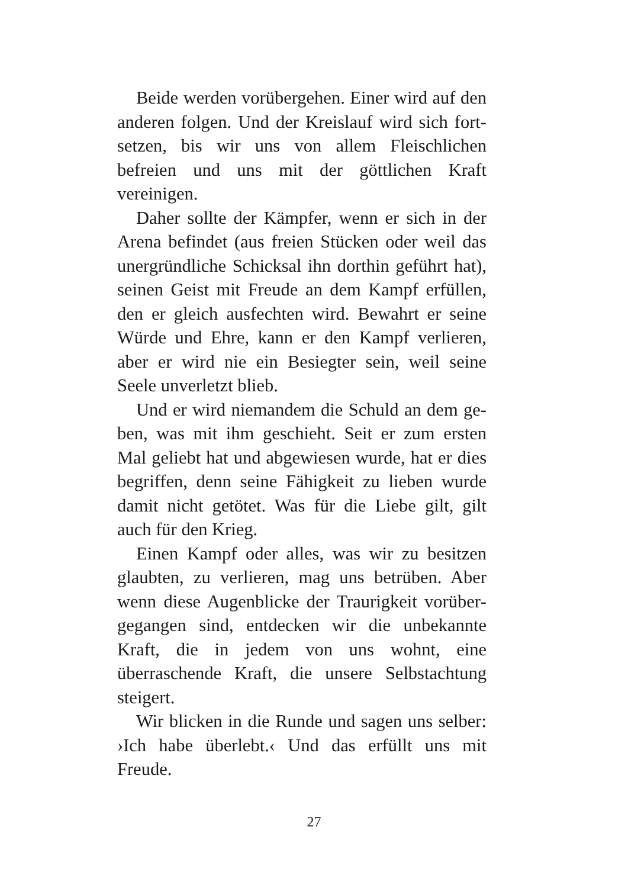Beide werden vorübergehen. Einer wird auf den anderen folgen. Und der Kreislauf wird sich fort­setzen, bis wir uns von allem Fleischlichen befreien und uns mit der göttlichen Kraft vereinigen.
Daher sollte der Kämpfer, wenn er sich in der Arena befindet (aus freien Stücken oder weil das unergründliche Schicksal ihn dorthin geführt hat), seinen Geist mit Freude an dem Kampf erfüllen, den er gleich ausfechten wird. Bewahrt er seine Würde und Ehre, kann er den Kampf verlieren, aber er wird nie ein Besiegter sein, weil seine Seele unver­letzt blieb.
Und er wird niemandem die Schuld an dem ge­ben, was mit ihm geschieht. Seit er zum ersten Mal geliebt hat und abgewiesen wurde, hat er dies be­griffen, denn seine Fähigkeit zu lieben wurde da­mit nicht getötet. Was für die Liebe gilt, gilt auch für den Krieg.
Einen Kampf oder alles, was wir zu besitzen glaubten, zu verlieren, mag uns betrüben. Aber wenn diese Augenblicke der Traurigkeit vorüber­gegangen sind, entdecken wir die unbekannte Kraft, die in jedem von uns wohnt, eine überraschende Kraft, die unsere Selbstachtung steigert.
Wir blicken in die Runde und sagen uns selber: ›Ich habe überlebt.‹ Und das erfüllt uns mit Freude.
27